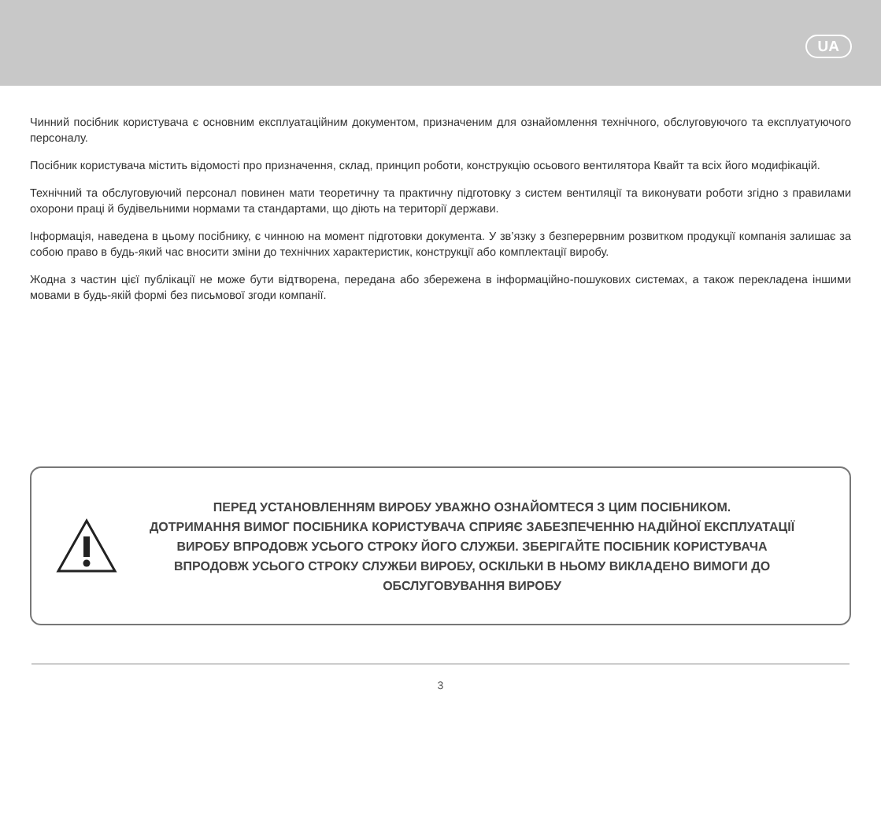UA
Чинний посібник користувача є основним експлуатаційним документом, призначеним для ознайомлення технічного, обслуговуючого та експлуатуючого персоналу.
Посібник користувача містить відомості про призначення, склад, принцип роботи, конструкцію осьового вентилятора Квайт та всіх його модифікацій.
Технічний та обслуговуючий персонал повинен мати теоретичну та практичну підготовку з систем вентиляції та виконувати роботи згідно з правилами охорони праці й будівельними нормами та стандартами, що діють на території держави.
Інформація, наведена в цьому посібнику, є чинною на момент підготовки документа. У зв’язку з безперервним розвитком продукції компанія залишає за собою право в будь-який час вносити зміни до технічних характеристик, конструкції або комплектації виробу.
Жодна з частин цієї публікації не може бути відтворена, передана або збережена в інформаційно-пошукових системах, а також перекладена іншими мовами в будь-якій формі без письмової згоди компанії.
ПЕРЕД УСТАНОВЛЕННЯМ ВИРОБУ УВАЖНО ОЗНАЙОМТЕСЯ З ЦИМ ПОСІБНИКОМ.
ДОТРИМАННЯ ВИМОГ ПОСІБНИКА КОРИСТУВАЧА СПРИЯЄ ЗАБЕЗПЕЧЕННЮ НАДІЙНОЇ ЕКСПЛУАТАЦІЇ ВИРОБУ ВПРОДОВЖ УСЬОГО СТРОКУ ЙОГО СЛУЖБИ. ЗБЕРІГАЙТЕ ПОСІБНИК КОРИСТУВАЧА ВПРОДОВЖ УСЬОГО СТРОКУ СЛУЖБИ ВИРОБУ, ОСКІЛЬКИ В НЬОМУ ВИКЛАДЕНО ВИМОГИ ДО ОБСЛУГОВУВАННЯ ВИРОБУ
3